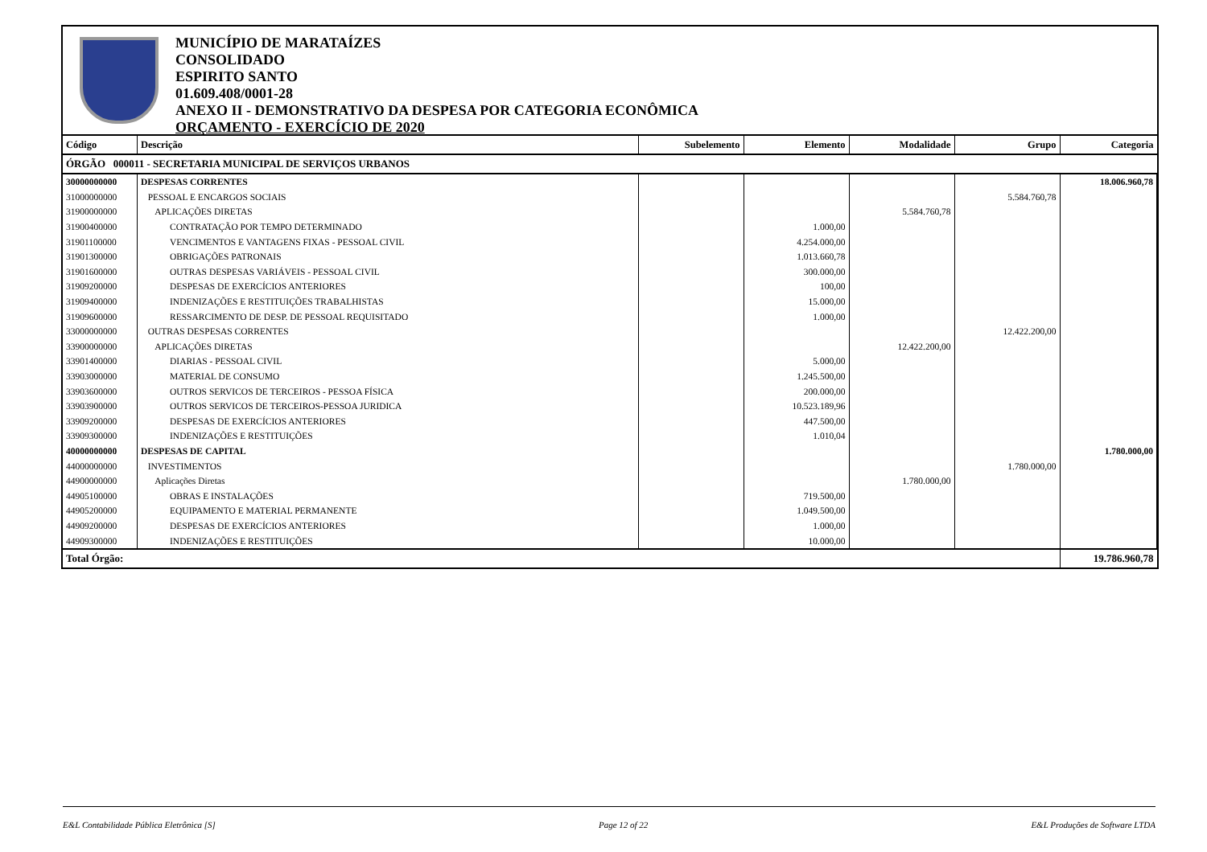MUNICÍPIO DE MARATAÍZES
CONSOLIDADO
ESPIRITO SANTO
01.609.408/0001-28
ANEXO II - DEMONSTRATIVO DA DESPESA POR CATEGORIA ECONÔMICA
ORÇAMENTO - EXERCÍCIO DE 2020
| Código | Descrição | Subelemento | Elemento | Modalidade | Grupo | Categoria |
| --- | --- | --- | --- | --- | --- | --- |
| ÓRGÃO 000011 - SECRETARIA MUNICIPAL DE SERVIÇOS URBANOS | | | | | | |
| 30000000000 | DESPESAS CORRENTES | | | | | 18.006.960,78 |
| 31000000000 | PESSOAL E ENCARGOS SOCIAIS | | | | 5.584.760,78 | |
| 31900000000 | APLICAÇÕES DIRETAS | | | 5.584.760,78 | | |
| 31900400000 | CONTRATAÇÃO POR TEMPO DETERMINADO | | 1.000,00 | | | |
| 31901100000 | VENCIMENTOS E VANTAGENS FIXAS - PESSOAL CIVIL | | 4.254.000,00 | | | |
| 31901300000 | OBRIGAÇÕES PATRONAIS | | 1.013.660,78 | | | |
| 31901600000 | OUTRAS DESPESAS VARIÁVEIS - PESSOAL CIVIL | | 300.000,00 | | | |
| 31909200000 | DESPESAS DE EXERCÍCIOS ANTERIORES | | 100,00 | | | |
| 31909400000 | INDENIZAÇÕES E RESTITUIÇÕES TRABALHISTAS | | 15.000,00 | | | |
| 31909600000 | RESSARCIMENTO DE DESP. DE PESSOAL REQUISITADO | | 1.000,00 | | | |
| 33000000000 | OUTRAS DESPESAS CORRENTES | | | | 12.422.200,00 | |
| 33900000000 | APLICAÇÕES DIRETAS | | | 12.422.200,00 | | |
| 33901400000 | DIARIAS - PESSOAL CIVIL | | 5.000,00 | | | |
| 33903000000 | MATERIAL DE CONSUMO | | 1.245.500,00 | | | |
| 33903600000 | OUTROS SERVICOS DE TERCEIROS - PESSOA FÍSICA | | 200.000,00 | | | |
| 33903900000 | OUTROS SERVICOS DE TERCEIROS-PESSOA JURIDICA | | 10.523.189,96 | | | |
| 33909200000 | DESPESAS DE EXERCÍCIOS ANTERIORES | | 447.500,00 | | | |
| 33909300000 | INDENIZAÇÕES E RESTITUIÇÕES | | 1.010,04 | | | |
| 40000000000 | DESPESAS DE CAPITAL | | | | | 1.780.000,00 |
| 44000000000 | INVESTIMENTOS | | | | 1.780.000,00 | |
| 44900000000 | Aplicações Diretas | | | 1.780.000,00 | | |
| 44905100000 | OBRAS E INSTALAÇÕES | | 719.500,00 | | | |
| 44905200000 | EQUIPAMENTO E MATERIAL PERMANENTE | | 1.049.500,00 | | | |
| 44909200000 | DESPESAS DE EXERCÍCIOS ANTERIORES | | 1.000,00 | | | |
| 44909300000 | INDENIZAÇÕES E RESTITUIÇÕES | | 10.000,00 | | | |
| Total Órgão: | | | | | | 19.786.960,78 |
E&L Contabilidade Pública Eletrônica [S] Page 12 of 22 E&L Produções de Software LTDA